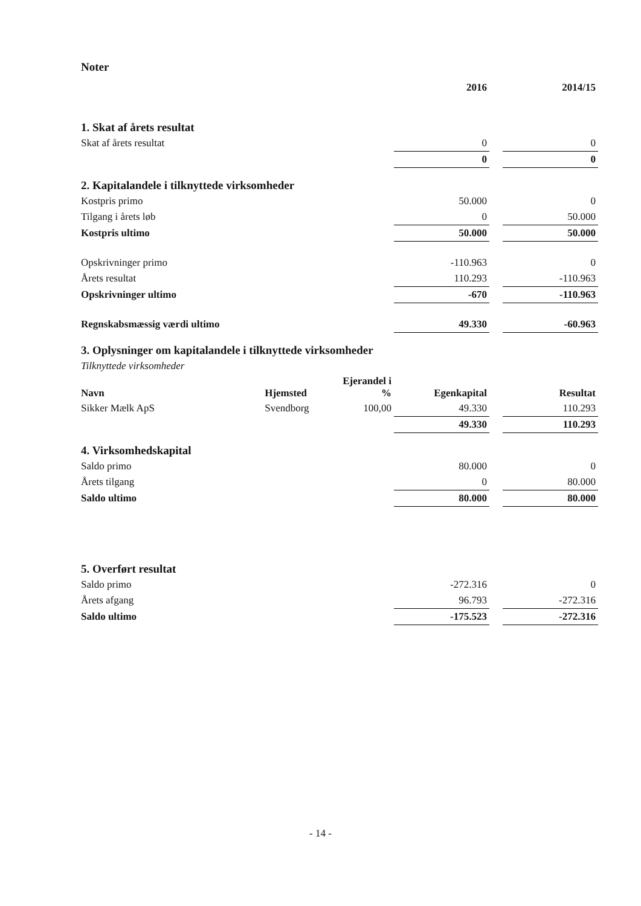Noter
| | | | 2016 | | 2014/15 |
| 1. Skat af årets resultat | | | | | |
| Skat af årets resultat | | | 0 | | 0 |
| | | | 0 | | 0 |
| 2. Kapitalandele i tilknyttede virksomheder | | | | | |
| Kostpris primo | | | 50.000 | | 0 |
| Tilgang i årets løb | | | 0 | | 50.000 |
| Kostpris ultimo | | | 50.000 | | 50.000 |
| Opskrivninger primo | | | -110.963 | | 0 |
| Årets resultat | | | 110.293 | | -110.963 |
| Opskrivninger ultimo | | | -670 | | -110.963 |
| Regnskabsmæssig værdi ultimo | | | 49.330 | | -60.963 |
| 3. Oplysninger om kapitalandele i tilknyttede virksomheder | | | | | |
| Tilknyttede virksomheder | | | | | |
| Navn | Hjemsted | Ejerandel i % | Egenkapital | | Resultat |
| Sikker Mælk ApS | Svendborg | 100,00 | 49.330 | | 110.293 |
| | | | 49.330 | | 110.293 |
| 4. Virksomhedskapital | | | | | |
| Saldo primo | | | 80.000 | | 0 |
| Årets tilgang | | | 0 | | 80.000 |
| Saldo ultimo | | | 80.000 | | 80.000 |
| 5. Overført resultat | | | | | |
| Saldo primo | | | -272.316 | | 0 |
| Årets afgang | | | 96.793 | | -272.316 |
| Saldo ultimo | | | -175.523 | | -272.316 |
- 14 -